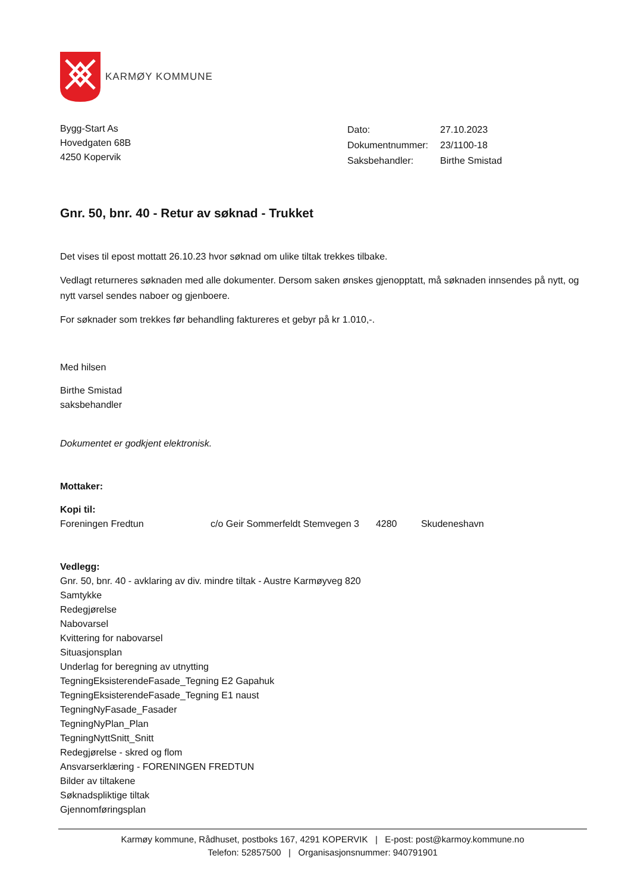KARMØY KOMMUNE
Bygg-Start As
Hovedgaten 68B
4250 Kopervik
| Dato: | 27.10.2023 |
| Dokumentnummer: | 23/1100-18 |
| Saksbehandler: | Birthe Smistad |
Gnr. 50, bnr. 40 - Retur av søknad - Trukket
Det vises til epost mottatt 26.10.23 hvor søknad om ulike tiltak trekkes tilbake.
Vedlagt returneres søknaden med alle dokumenter. Dersom saken ønskes gjenopptatt, må søknaden innsendes på nytt, og nytt varsel sendes naboer og gjenboere.
For søknader som trekkes før behandling faktureres et gebyr på kr 1.010,-.
Med hilsen
Birthe Smistad
saksbehandler
Dokumentet er godkjent elektronisk.
Mottaker:
Kopi til:
| Foreningen Fredtun | c/o Geir Sommerfeldt Stemvegen 3 | 4280 | Skudeneshavn |
Vedlegg:
Gnr. 50, bnr. 40 - avklaring av div. mindre tiltak - Austre Karmøyveg 820
Samtykke
Redegjørelse
Nabovarsel
Kvittering for nabovarsel
Situasjonsplan
Underlag for beregning av utnytting
TegningEksisterendeFasade_Tegning E2 Gapahuk
TegningEksisterendeFasade_Tegning E1 naust
TegningNyFasade_Fasader
TegningNyPlan_Plan
TegningNyttSnitt_Snitt
Redegjørelse - skred og flom
Ansvarserklæring - FORENINGEN FREDTUN
Bilder av tiltakene
Søknadspliktige tiltak
Gjennomføringsplan
Karmøy kommune, Rådhuset, postboks 167, 4291 KOPERVIK | E-post: post@karmoy.kommune.no
Telefon: 52857500 | Organisasjonsnummer: 940791901